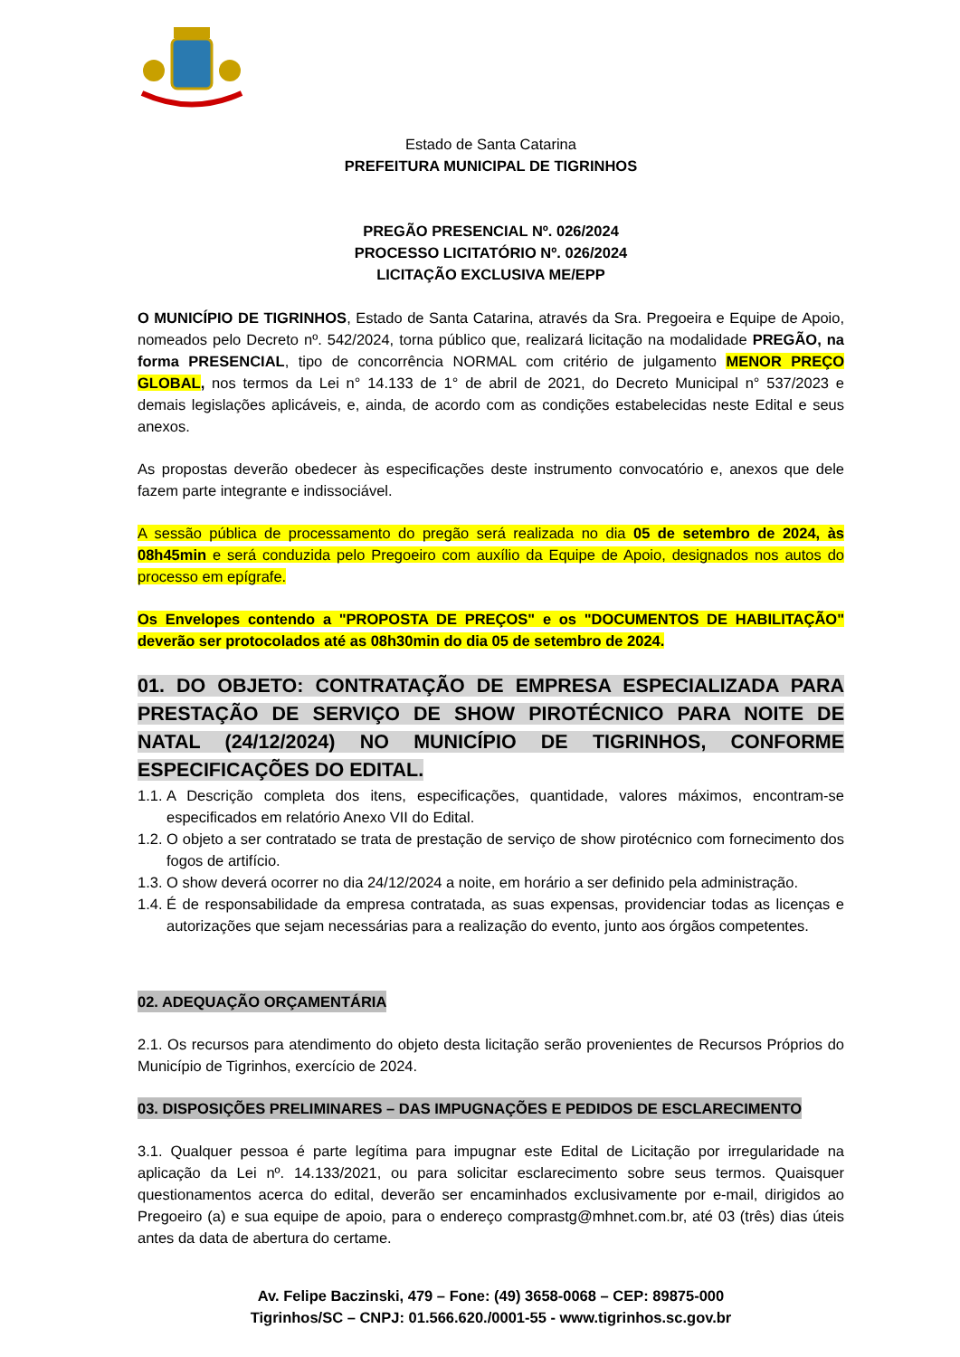Estado de Santa Catarina
PREFEITURA MUNICIPAL DE TIGRINHOS
PREGÃO PRESENCIAL Nº. 026/2024
PROCESSO LICITATÓRIO Nº. 026/2024
LICITAÇÃO EXCLUSIVA ME/EPP
O MUNICÍPIO DE TIGRINHOS, Estado de Santa Catarina, através da Sra. Pregoeira e Equipe de Apoio, nomeados pelo Decreto nº. 542/2024, torna público que, realizará licitação na modalidade PREGÃO, na forma PRESENCIAL, tipo de concorrência NORMAL com critério de julgamento MENOR PREÇO GLOBAL, nos termos da Lei n° 14.133 de 1° de abril de 2021, do Decreto Municipal n° 537/2023 e demais legislações aplicáveis, e, ainda, de acordo com as condições estabelecidas neste Edital e seus anexos.
As propostas deverão obedecer às especificações deste instrumento convocatório e, anexos que dele fazem parte integrante e indissociável.
A sessão pública de processamento do pregão será realizada no dia 05 de setembro de 2024, às 08h45min e será conduzida pelo Pregoeiro com auxílio da Equipe de Apoio, designados nos autos do processo em epígrafe.
Os Envelopes contendo a "PROPOSTA DE PREÇOS" e os "DOCUMENTOS DE HABILITAÇÃO" deverão ser protocolados até as 08h30min do dia 05 de setembro de 2024.
01. DO OBJETO: CONTRATAÇÃO DE EMPRESA ESPECIALIZADA PARA PRESTAÇÃO DE SERVIÇO DE SHOW PIROTÉCNICO PARA NOITE DE NATAL (24/12/2024) NO MUNICÍPIO DE TIGRINHOS, CONFORME ESPECIFICAÇÕES DO EDITAL.
1.1. A Descrição completa dos itens, especificações, quantidade, valores máximos, encontram-se especificados em relatório Anexo VII do Edital.
1.2. O objeto a ser contratado se trata de prestação de serviço de show pirotécnico com fornecimento dos fogos de artifício.
1.3. O show deverá ocorrer no dia 24/12/2024 a noite, em horário a ser definido pela administração.
1.4. É de responsabilidade da empresa contratada, as suas expensas, providenciar todas as licenças e autorizações que sejam necessárias para a realização do evento, junto aos órgãos competentes.
02. ADEQUAÇÃO ORÇAMENTÁRIA
2.1. Os recursos para atendimento do objeto desta licitação serão provenientes de Recursos Próprios do Município de Tigrinhos, exercício de 2024.
03. DISPOSIÇÕES PRELIMINARES – DAS IMPUGNAÇÕES E PEDIDOS DE ESCLARECIMENTO
3.1. Qualquer pessoa é parte legítima para impugnar este Edital de Licitação por irregularidade na aplicação da Lei nº. 14.133/2021, ou para solicitar esclarecimento sobre seus termos. Quaisquer questionamentos acerca do edital, deverão ser encaminhados exclusivamente por e-mail, dirigidos ao Pregoeiro (a) e sua equipe de apoio, para o endereço comprastg@mhnet.com.br, até 03 (três) dias úteis antes da data de abertura do certame.
Av. Felipe Baczinski, 479 – Fone: (49) 3658-0068 – CEP: 89875-000
Tigrinhos/SC – CNPJ: 01.566.620./0001-55 - www.tigrinhos.sc.gov.br